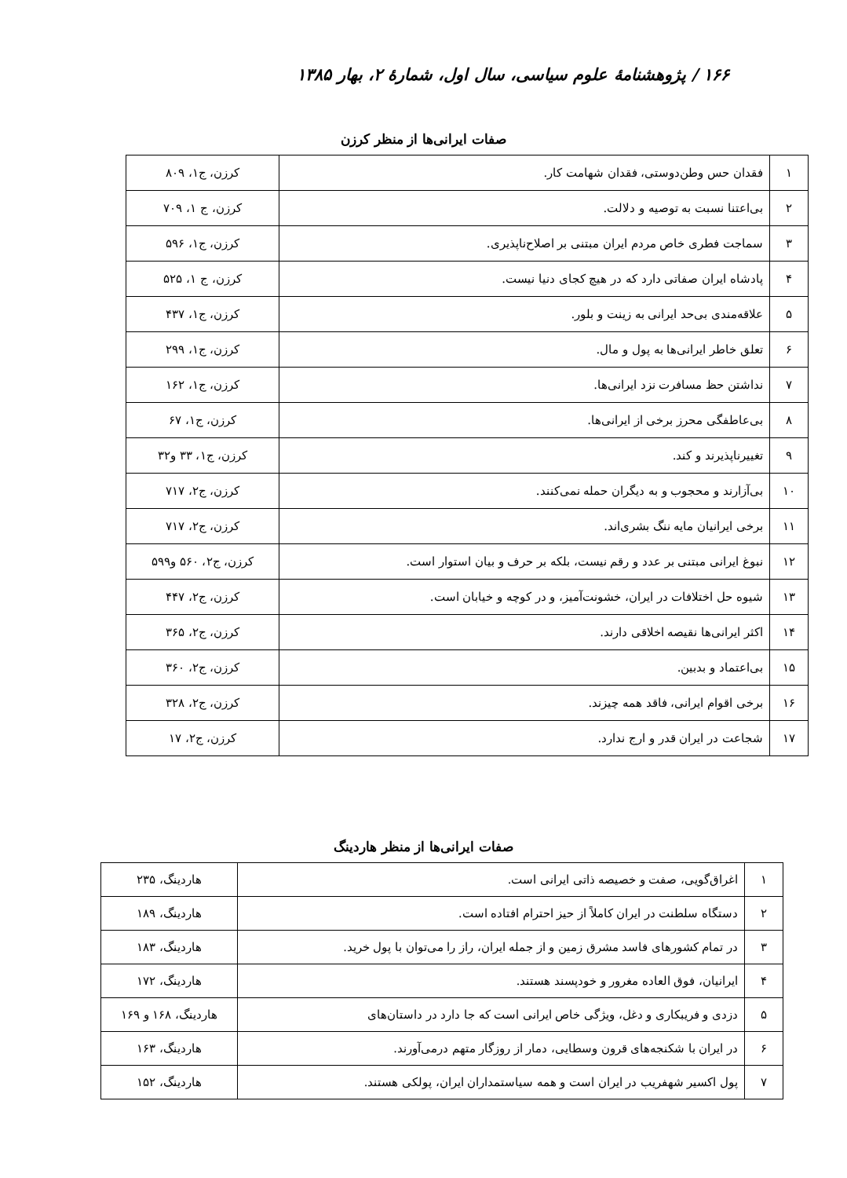۱۶۶ / پژوهشنامهٔ علوم سیاسی، سال اول، شمارهٔ ۲، بهار ۱۳۸۵
صفات ایرانی‌ها از منظر کرزن
| ۱ | فقدان حس وطن‌دوستی، فقدان شهامت کار. | کرزن، ج۱، ۸۰۹ |
| ۲ | بی‌اعتنا نسبت به توصیه و دلالت. | کرزن، ج ۱، ۷۰۹ |
| ۳ | سماجت فطری خاص مردم ایران مبتنی بر اصلاح‌ناپذیری. | کرزن، ج۱، ۵۹۶ |
| ۴ | پادشاه ایران صفاتی دارد که در هیچ کجای دنیا نیست. | کرزن، ج ۱، ۵۲۵ |
| ۵ | علاقه‌مندی بی‌حد ایرانی به زینت و بلور. | کرزن، ج۱، ۴۳۷ |
| ۶ | تعلق خاطر ایرانی‌ها به پول و مال. | کرزن، ج۱، ۲۹۹ |
| ۷ | نداشتن حظ مسافرت نزد ایرانی‌ها. | کرزن، ج۱، ۱۶۲ |
| ۸ | بی‌عاطفگی محرز برخی از ایرانی‌ها. | کرزن، ج۱، ۶۷ |
| ۹ | تغییرناپذیرند و کند. | کرزن، ج۱، ۳۳ و۳۲ |
| ۱۰ | بی‌آزارند و محجوب و به دیگران حمله نمی‌کنند. | کرزن، ج۲، ۷۱۷ |
| ۱۱ | برخی ایرانیان مایه ننگ بشری‌اند. | کرزن، ج۲، ۷۱۷ |
| ۱۲ | نبوغ ایرانی مبتنی بر عدد و رقم نیست، بلکه بر حرف و بیان استوار است. | کرزن، ج۲، ۵۶۰ و۵۹۹ |
| ۱۳ | شیوه حل اختلافات در ایران، خشونت‌آمیز، و در کوچه و خیابان است. | کرزن، ج۲، ۴۴۷ |
| ۱۴ | اکثر ایرانی‌ها نقیصه اخلاقی دارند. | کرزن، ج۲، ۳۶۵ |
| ۱۵ | بی‌اعتماد و بدبین. | کرزن، ج۲، ۳۶۰ |
| ۱۶ | برخی اقوام ایرانی، فاقد همه چیزند. | کرزن، ج۲، ۳۲۸ |
| ۱۷ | شجاعت در ایران قدر و ارج ندارد. | کرزن، ج۲، ۱۷ |
صفات ایرانی‌ها از منظر هاردینگ
| ۱ | اغراق‌گویی، صفت و خصیصه ذاتی ایرانی است. | هاردینگ، ۲۳۵ |
| ۲ | دستگاه سلطنت در ایران کاملاً از حیز احترام افتاده است. | هاردینگ، ۱۸۹ |
| ۳ | در تمام کشورهای فاسد مشرق زمین و از جمله ایران، راز را می‌توان با پول خرید. | هاردینگ، ۱۸۳ |
| ۴ | ایرانیان، فوق العاده مغرور و خودپسند هستند. | هاردینگ، ۱۷۲ |
| ۵ | دزدی و فریبکاری و دغل، ویژگی خاص ایرانی است که جا دارد در داستان‌های | هاردینگ، ۱۶۸ و ۱۶۹ |
| ۶ | در ایران با شکنجه‌های قرون وسطایی، دمار از روزگار متهم درمی‌آورند. | هاردینگ، ۱۶۳ |
| ۷ | پول اکسیر شهفریب در ایران است و همه سیاستمداران ایران، پولکی هستند. | هاردینگ، ۱۵۲ |